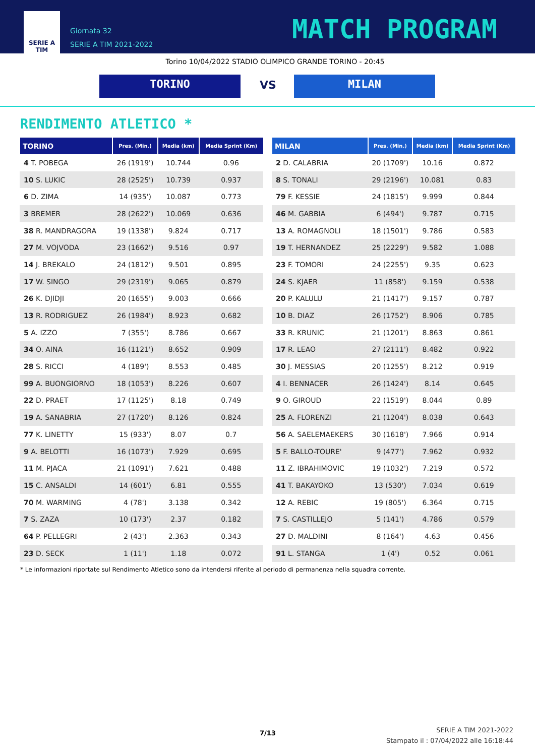SERIE A
TIM
Giornata 32
SERIE A TIM 2021-2022
MATCH PROGRAM
Torino 10/04/2022 STADIO OLIMPICO GRANDE TORINO - 20:45
TORINO VS MILAN
RENDIMENTO ATLETICO *
| TORINO | Pres. (Min.) | Media (km) | Media Sprint (Km) |
| --- | --- | --- | --- |
| 4 T. POBEGA | 26 (1919') | 10.744 | 0.96 |
| 10 S. LUKIC | 28 (2525') | 10.739 | 0.937 |
| 6 D. ZIMA | 14 (935') | 10.087 | 0.773 |
| 3 BREMER | 28 (2622') | 10.069 | 0.636 |
| 38 R. MANDRAGORA | 19 (1338') | 9.824 | 0.717 |
| 27 M. VOJVODA | 23 (1662') | 9.516 | 0.97 |
| 14 J. BREKALO | 24 (1812') | 9.501 | 0.895 |
| 17 W. SINGO | 29 (2319') | 9.065 | 0.879 |
| 26 K. DJIDJI | 20 (1655') | 9.003 | 0.666 |
| 13 R. RODRIGUEZ | 26 (1984') | 8.923 | 0.682 |
| 5 A. IZZO | 7 (355') | 8.786 | 0.667 |
| 34 O. AINA | 16 (1121') | 8.652 | 0.909 |
| 28 S. RICCI | 4 (189') | 8.553 | 0.485 |
| 99 A. BUONGIORNO | 18 (1053') | 8.226 | 0.607 |
| 22 D. PRAET | 17 (1125') | 8.18 | 0.749 |
| 19 A. SANABRIA | 27 (1720') | 8.126 | 0.824 |
| 77 K. LINETTY | 15 (933') | 8.07 | 0.7 |
| 9 A. BELOTTI | 16 (1073') | 7.929 | 0.695 |
| 11 M. PJACA | 21 (1091') | 7.621 | 0.488 |
| 15 C. ANSALDI | 14 (601') | 6.81 | 0.555 |
| 70 M. WARMING | 4 (78') | 3.138 | 0.342 |
| 7 S. ZAZA | 10 (173') | 2.37 | 0.182 |
| 64 P. PELLEGRI | 2 (43') | 2.363 | 0.343 |
| 23 D. SECK | 1 (11') | 1.18 | 0.072 |
| MILAN | Pres. (Min.) | Media (km) | Media Sprint (Km) |
| --- | --- | --- | --- |
| 2 D. CALABRIA | 20 (1709') | 10.16 | 0.872 |
| 8 S. TONALI | 29 (2196') | 10.081 | 0.83 |
| 79 F. KESSIE | 24 (1815') | 9.999 | 0.844 |
| 46 M. GABBIA | 6 (494') | 9.787 | 0.715 |
| 13 A. ROMAGNOLI | 18 (1501') | 9.786 | 0.583 |
| 19 T. HERNANDEZ | 25 (2229') | 9.582 | 1.088 |
| 23 F. TOMORI | 24 (2255') | 9.35 | 0.623 |
| 24 S. KJAER | 11 (858') | 9.159 | 0.538 |
| 20 P. KALULU | 21 (1417') | 9.157 | 0.787 |
| 10 B. DIAZ | 26 (1752') | 8.906 | 0.785 |
| 33 R. KRUNIC | 21 (1201') | 8.863 | 0.861 |
| 17 R. LEAO | 27 (2111') | 8.482 | 0.922 |
| 30 J. MESSIAS | 20 (1255') | 8.212 | 0.919 |
| 4 I. BENNACER | 26 (1424') | 8.14 | 0.645 |
| 9 O. GIROUD | 22 (1519') | 8.044 | 0.89 |
| 25 A. FLORENZI | 21 (1204') | 8.038 | 0.643 |
| 56 A. SAELEMAEKERS | 30 (1618') | 7.966 | 0.914 |
| 5 F. BALLO-TOURE' | 9 (477') | 7.962 | 0.932 |
| 11 Z. IBRAHIMOVIC | 19 (1032') | 7.219 | 0.572 |
| 41 T. BAKAYOKO | 13 (530') | 7.034 | 0.619 |
| 12 A. REBIC | 19 (805') | 6.364 | 0.715 |
| 7 S. CASTILLEJO | 5 (141') | 4.786 | 0.579 |
| 27 D. MALDINI | 8 (164') | 4.63 | 0.456 |
| 91 L. STANGA | 1 (4') | 0.52 | 0.061 |
* Le informazioni riportate sul Rendimento Atletico sono da intendersi riferite al periodo di permanenza nella squadra corrente.
7/13
SERIE A TIM 2021-2022
Stampato il : 07/04/2022 alle 16:18:44